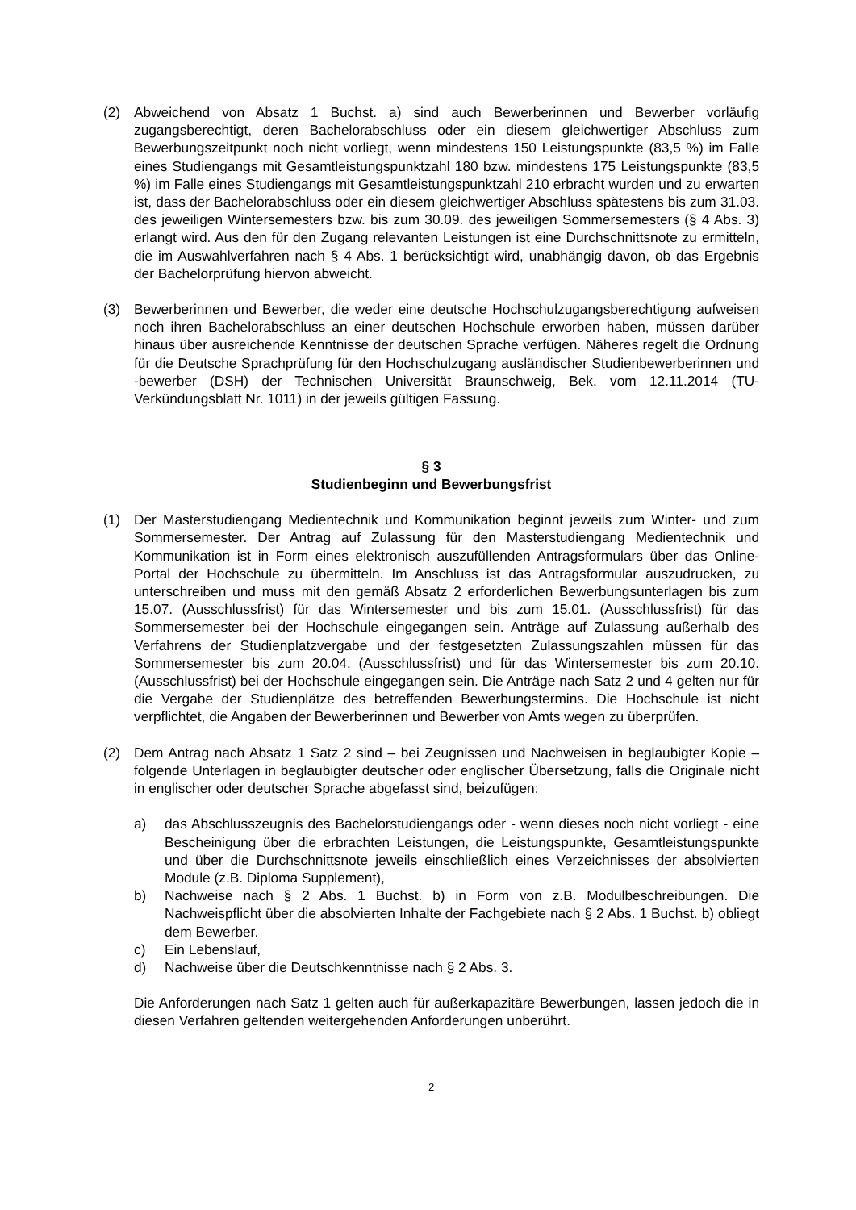(2) Abweichend von Absatz 1 Buchst. a) sind auch Bewerberinnen und Bewerber vorläufig zugangsberechtigt, deren Bachelorabschluss oder ein diesem gleichwertiger Abschluss zum Bewerbungszeitpunkt noch nicht vorliegt, wenn mindestens 150 Leistungspunkte (83,5 %) im Falle eines Studiengangs mit Gesamtleistungspunktzahl 180 bzw. mindestens 175 Leistungspunkte (83,5 %) im Falle eines Studiengangs mit Gesamtleistungspunktzahl 210 erbracht wurden und zu erwarten ist, dass der Bachelorabschluss oder ein diesem gleichwertiger Abschluss spätestens bis zum 31.03. des jeweiligen Wintersemesters bzw. bis zum 30.09. des jeweiligen Sommersemesters (§ 4 Abs. 3) erlangt wird. Aus den für den Zugang relevanten Leistungen ist eine Durchschnittsnote zu ermitteln, die im Auswahlverfahren nach § 4 Abs. 1 berücksichtigt wird, unabhängig davon, ob das Ergebnis der Bachelorprüfung hiervon abweicht.
(3) Bewerberinnen und Bewerber, die weder eine deutsche Hochschulzugangsberechtigung aufweisen noch ihren Bachelorabschluss an einer deutschen Hochschule erworben haben, müssen darüber hinaus über ausreichende Kenntnisse der deutschen Sprache verfügen. Näheres regelt die Ordnung für die Deutsche Sprachprüfung für den Hochschulzugang ausländischer Studienbewerberinnen und -bewerber (DSH) der Technischen Universität Braunschweig, Bek. vom 12.11.2014 (TU-Verkündungsblatt Nr. 1011) in der jeweils gültigen Fassung.
§ 3
Studienbeginn und Bewerbungsfrist
(1) Der Masterstudiengang Medientechnik und Kommunikation beginnt jeweils zum Winter- und zum Sommersemester. Der Antrag auf Zulassung für den Masterstudiengang Medientechnik und Kommunikation ist in Form eines elektronisch auszufüllenden Antragsformulars über das Online-Portal der Hochschule zu übermitteln. Im Anschluss ist das Antragsformular auszudrucken, zu unterschreiben und muss mit den gemäß Absatz 2 erforderlichen Bewerbungsunterlagen bis zum 15.07. (Ausschlussfrist) für das Wintersemester und bis zum 15.01. (Ausschlussfrist) für das Sommersemester bei der Hochschule eingegangen sein. Anträge auf Zulassung außerhalb des Verfahrens der Studienplatzvergabe und der festgesetzten Zulassungszahlen müssen für das Sommersemester bis zum 20.04. (Ausschlussfrist) und für das Wintersemester bis zum 20.10. (Ausschlussfrist) bei der Hochschule eingegangen sein. Die Anträge nach Satz 2 und 4 gelten nur für die Vergabe der Studienplätze des betreffenden Bewerbungstermins. Die Hochschule ist nicht verpflichtet, die Angaben der Bewerberinnen und Bewerber von Amts wegen zu überprüfen.
(2) Dem Antrag nach Absatz 1 Satz 2 sind – bei Zeugnissen und Nachweisen in beglaubigter Kopie – folgende Unterlagen in beglaubigter deutscher oder englischer Übersetzung, falls die Originale nicht in englischer oder deutscher Sprache abgefasst sind, beizufügen:
a) das Abschlusszeugnis des Bachelorstudiengangs oder - wenn dieses noch nicht vorliegt - eine Bescheinigung über die erbrachten Leistungen, die Leistungspunkte, Gesamtleistungspunkte und über die Durchschnittsnote jeweils einschließlich eines Verzeichnisses der absolvierten Module (z.B. Diploma Supplement),
b) Nachweise nach § 2 Abs. 1 Buchst. b) in Form von z.B. Modulbeschreibungen. Die Nachweispflicht über die absolvierten Inhalte der Fachgebiete nach § 2 Abs. 1 Buchst. b) obliegt dem Bewerber.
c) Ein Lebenslauf,
d) Nachweise über die Deutschkenntnisse nach § 2 Abs. 3.
Die Anforderungen nach Satz 1 gelten auch für außerkapazitäre Bewerbungen, lassen jedoch die in diesen Verfahren geltenden weitergehenden Anforderungen unberührt.
2